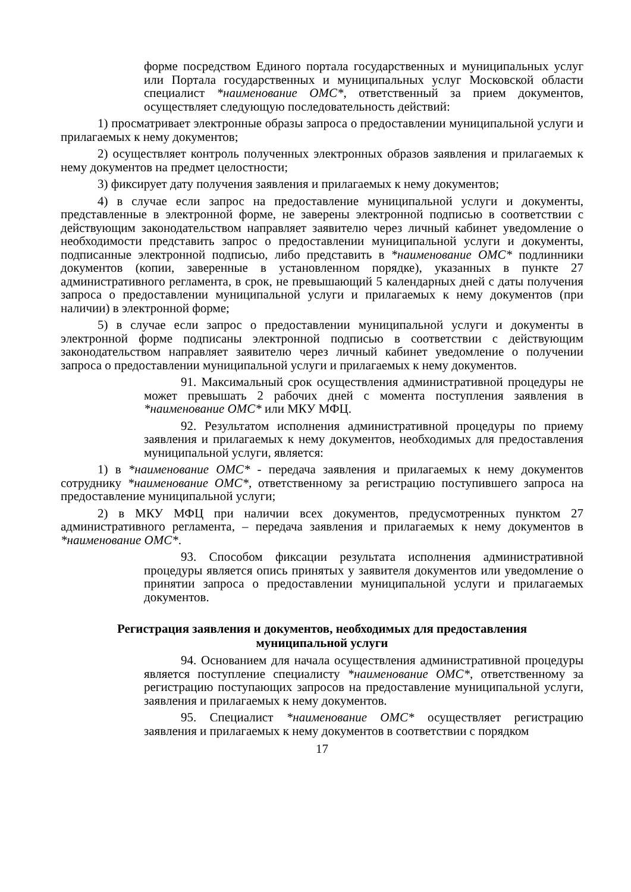форме посредством Единого портала государственных и муниципальных услуг или Портала государственных и муниципальных услуг Московской области специалист *наименование ОМС*, ответственный за прием документов, осуществляет следующую последовательность действий:
1) просматривает электронные образы запроса о предоставлении муниципальной услуги и прилагаемых к нему документов;
2) осуществляет контроль полученных электронных образов заявления и прилагаемых к нему документов на предмет целостности;
3) фиксирует дату получения заявления и прилагаемых к нему документов;
4) в случае если запрос на предоставление муниципальной услуги и документы, представленные в электронной форме, не заверены электронной подписью в соответствии с действующим законодательством направляет заявителю через личный кабинет уведомление о необходимости представить запрос о предоставлении муниципальной услуги и документы, подписанные электронной подписью, либо представить в *наименование ОМС* подлинники документов (копии, заверенные в установленном порядке), указанных в пункте 27 административного регламента, в срок, не превышающий 5 календарных дней с даты получения запроса о предоставлении муниципальной услуги и прилагаемых к нему документов (при наличии) в электронной форме;
5) в случае если запрос о предоставлении муниципальной услуги и документы в электронной форме подписаны электронной подписью в соответствии с действующим законодательством направляет заявителю через личный кабинет уведомление о получении запроса о предоставлении муниципальной услуги и прилагаемых к нему документов.
91. Максимальный срок осуществления административной процедуры не может превышать 2 рабочих дней с момента поступления заявления в *наименование ОМС* или МКУ МФЦ.
92. Результатом исполнения административной процедуры по приему заявления и прилагаемых к нему документов, необходимых для предоставления муниципальной услуги, является:
1) в *наименование ОМС* - передача заявления и прилагаемых к нему документов сотруднику *наименование ОМС*, ответственному за регистрацию поступившего запроса на предоставление муниципальной услуги;
2) в МКУ МФЦ при наличии всех документов, предусмотренных пунктом 27 административного регламента, – передача заявления и прилагаемых к нему документов в *наименование ОМС*.
93. Способом фиксации результата исполнения административной процедуры является опись принятых у заявителя документов или уведомление о принятии запроса о предоставлении муниципальной услуги и прилагаемых документов.
Регистрация заявления и документов, необходимых для предоставления муниципальной услуги
94. Основанием для начала осуществления административной процедуры является поступление специалисту *наименование ОМС*, ответственному за регистрацию поступающих запросов на предоставление муниципальной услуги, заявления и прилагаемых к нему документов.
95. Специалист *наименование ОМС* осуществляет регистрацию заявления и прилагаемых к нему документов в соответствии с порядком
17